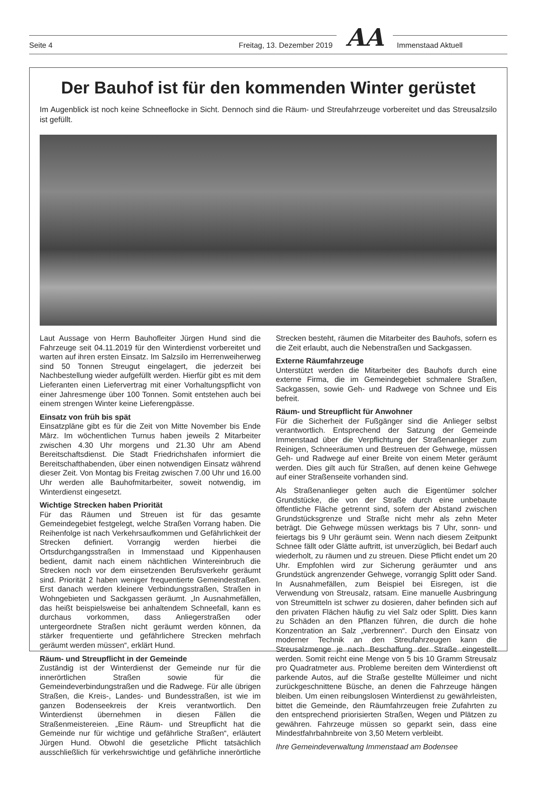Seite 4 Freitag, 13. Dezember 2019 AA Immenstaad Aktuell
Der Bauhof ist für den kommenden Winter gerüstet
Im Augenblick ist noch keine Schneeflocke in Sicht. Dennoch sind die Räum- und Streufahrzeuge vorbereitet und das Streusalzsilo ist gefüllt.
Laut Aussage von Herrn Bauhofleiter Jürgen Hund sind die Fahrzeuge seit 04.11.2019 für den Winterdienst vorbereitet und warten auf ihren ersten Einsatz. Im Salzsilo im Herrenweiherweg sind 50 Tonnen Streugut eingelagert, die jederzeit bei Nachbestellung wieder aufgefüllt werden. Hierfür gibt es mit dem Lieferanten einen Liefervertrag mit einer Vorhaltungspflicht von einer Jahresmenge über 100 Tonnen. Somit entstehen auch bei einem strengen Winter keine Lieferengpässe.
Einsatz von früh bis spät
Einsatzpläne gibt es für die Zeit von Mitte November bis Ende März. Im wöchentlichen Turnus haben jeweils 2 Mitarbeiter zwischen 4.30 Uhr morgens und 21.30 Uhr am Abend Bereitschaftsdienst. Die Stadt Friedrichshafen informiert die Bereitschafthabenden, über einen notwendigen Einsatz während dieser Zeit. Von Montag bis Freitag zwischen 7.00 Uhr und 16.00 Uhr werden alle Bauhofmitarbeiter, soweit notwendig, im Winterdienst eingesetzt.
Wichtige Strecken haben Priorität
Für das Räumen und Streuen ist für das gesamte Gemeindegebiet festgelegt, welche Straßen Vorrang haben. Die Reihenfolge ist nach Verkehrsaufkommen und Gefährlichkeit der Strecken definiert. Vorrangig werden hierbei die Ortsdurchgangsstraßen in Immenstaad und Kippenhausen bedient, damit nach einem nächtlichen Wintereinbruch die Strecken noch vor dem einsetzenden Berufsverkehr geräumt sind. Priorität 2 haben weniger frequentierte Gemeindestraßen. Erst danach werden kleinere Verbindungsstraßen, Straßen in Wohngebieten und Sackgassen geräumt. „In Ausnahmefällen, das heißt beispielsweise bei anhaltendem Schneefall, kann es durchaus vorkommen, dass Anliegerstraßen oder untergeordnete Straßen nicht geräumt werden können, da stärker frequentierte und gefährlichere Strecken mehrfach geräumt werden müssen“, erklärt Hund.
Räum- und Streupflicht in der Gemeinde
Zuständig ist der Winterdienst der Gemeinde nur für die innerörtlichen Straßen sowie für die Gemeindeverbindungstraßen und die Radwege. Für alle übrigen Straßen, die Kreis-, Landes- und Bundesstraßen, ist wie im ganzen Bodenseekreis der Kreis verantwortlich. Den Winterdienst übernehmen in diesen Fällen die Straßenmeistereien. „Eine Räum- und Streupflicht hat die Gemeinde nur für wichtige und gefährliche Straßen“, erläutert Jürgen Hund. Obwohl die gesetzliche Pflicht tatsächlich ausschließlich für verkehrswichtige und gefährliche innerörtliche Strecken besteht, räumen die Mitarbeiter des Bauhofs, sofern es die Zeit erlaubt, auch die Nebenstraßen und Sackgassen.
Externe Räumfahrzeuge
Unterstützt werden die Mitarbeiter des Bauhofs durch eine externe Firma, die im Gemeindegebiet schmalere Straßen, Sackgassen, sowie Geh- und Radwege von Schnee und Eis befreit.
Räum- und Streupflicht für Anwohner
Für die Sicherheit der Fußgänger sind die Anlieger selbst verantwortlich. Entsprechend der Satzung der Gemeinde Immenstaad über die Verpflichtung der Straßenanlieger zum Reinigen, Schneeräumen und Bestreuen der Gehwege, müssen Geh- und Radwege auf einer Breite von einem Meter geräumt werden. Dies gilt auch für Straßen, auf denen keine Gehwege auf einer Straßenseite vorhanden sind.
Als Straßenanlieger gelten auch die Eigentümer solcher Grundstücke, die von der Straße durch eine unbebaute öffentliche Fläche getrennt sind, sofern der Abstand zwischen Grundstücksgrenze und Straße nicht mehr als zehn Meter beträgt. Die Gehwege müssen werktags bis 7 Uhr, sonn- und feiertags bis 9 Uhr geräumt sein. Wenn nach diesem Zeitpunkt Schnee fällt oder Glätte auftritt, ist unverzüglich, bei Bedarf auch wiederholt, zu räumen und zu streuen. Diese Pflicht endet um 20 Uhr. Empfohlen wird zur Sicherung geräumter und ans Grundstück angrenzender Gehwege, vorrangig Splitt oder Sand. In Ausnahmefällen, zum Beispiel bei Eisregen, ist die Verwendung von Streusalz, ratsam. Eine manuelle Ausbringung von Streumitteln ist schwer zu dosieren, daher befinden sich auf den privaten Flächen häufig zu viel Salz oder Splitt. Dies kann zu Schäden an den Pflanzen führen, die durch die hohe Konzentration an Salz „verbrennen“. Durch den Einsatz von moderner Technik an den Streufahrzeugen kann die Streusalzmenge je nach Beschaffung der Straße eingestellt werden. Somit reicht eine Menge von 5 bis 10 Gramm Streusalz pro Quadratmeter aus. Probleme bereiten dem Winterdienst oft parkende Autos, auf die Straße gestellte Mülleimer und nicht zurückgeschnittene Büsche, an denen die Fahrzeuge hängen bleiben. Um einen reibungslosen Winterdienst zu gewährleisten, bittet die Gemeinde, den Räumfahrzeugen freie Zufahrten zu den entsprechend priorisierten Straßen, Wegen und Plätzen zu gewähren. Fahrzeuge müssen so geparkt sein, dass eine Mindestfahrbahnbreite von 3,50 Metern verbleibt.
Ihre Gemeindeverwaltung Immenstaad am Bodensee